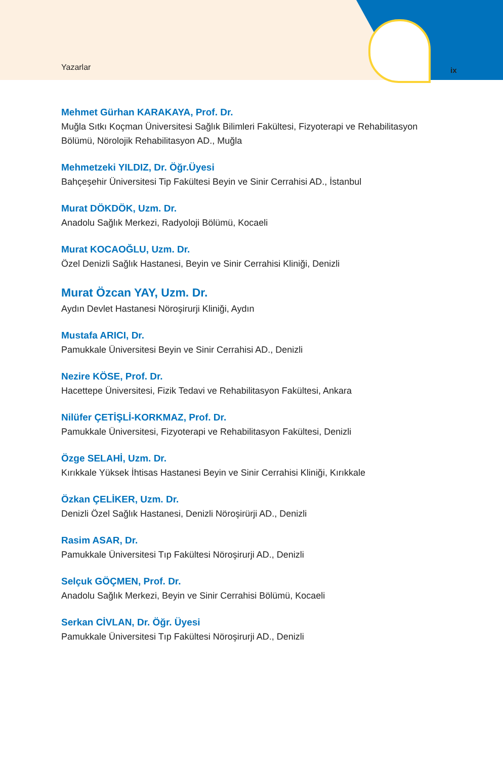Yazarlar ix
Mehmet Gürhan KARAKAYA, Prof. Dr.
Muğla Sıtkı Koçman Üniversitesi Sağlık Bilimleri Fakültesi, Fizyoterapi ve Rehabilitasyon Bölümü, Nörolojik Rehabilitasyon AD., Muğla
Mehmetzeki YILDIZ, Dr. Öğr.Üyesi
Bahçeşehir Üniversitesi Tip Fakültesi Beyin ve Sinir Cerrahisi AD., İstanbul
Murat DÖKDÖK, Uzm. Dr.
Anadolu Sağlık Merkezi, Radyoloji Bölümü, Kocaeli
Murat KOCAOĞLU, Uzm. Dr.
Özel Denizli Sağlık Hastanesi, Beyin ve Sinir Cerrahisi Kliniği, Denizli
Murat Özcan YAY, Uzm. Dr.
Aydın Devlet Hastanesi Nöroşirurji Kliniği, Aydın
Mustafa ARICI, Dr.
Pamukkale Üniversitesi Beyin ve Sinir Cerrahisi AD., Denizli
Nezire KÖSE, Prof. Dr.
Hacettepe Üniversitesi, Fizik Tedavi ve Rehabilitasyon Fakültesi, Ankara
Nilüfer ÇETİŞLİ-KORKMAZ, Prof. Dr.
Pamukkale Üniversitesi, Fizyoterapi ve Rehabilitasyon Fakültesi, Denizli
Özge SELAHİ, Uzm. Dr.
Kırıkkale Yüksek İhtisas Hastanesi Beyin ve Sinir Cerrahisi Kliniği, Kırıkkale
Özkan ÇELİKER, Uzm. Dr.
Denizli Özel Sağlık Hastanesi, Denizli Nöroşirürji AD., Denizli
Rasim ASAR, Dr.
Pamukkale Üniversitesi Tıp Fakültesi Nöroşirurji AD., Denizli
Selçuk GÖÇMEN, Prof. Dr.
Anadolu Sağlık Merkezi, Beyin ve Sinir Cerrahisi Bölümü, Kocaeli
Serkan CİVLAN, Dr. Öğr. Üyesi
Pamukkale Üniversitesi Tıp Fakültesi Nöroşirurji AD., Denizli